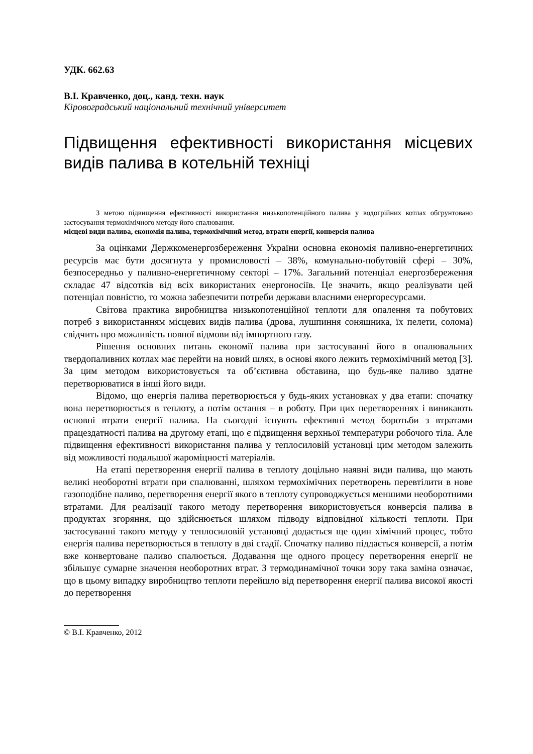УДК. 662.63
В.І. Кравченко, доц., канд. техн. наук
Кіровоградський національний технічний університет
Підвищення ефективності використання місцевих видів палива в котельній техніці
З метою підвищення ефективності використання низькопотенційного палива у водогрійних котлах обгрунтовано застосування термохімічного методу його спалювання.
місцеві види палива, економія палива, термохімічний метод, втрати енергії, конверсія палива
За оцінками Держкоменергозбереження України основна економія паливно-енергетичних ресурсів має бути досягнута у промисловості – 38%, комунально-побутовій сфері – 30%, безпосередньо у паливно-енергетичному секторі – 17%. Загальний потенціал енергозбереження складає 47 відсотків від всіх використаних енергоносіїв. Це значить, якщо реалізувати цей потенціал повністю, то можна забезпечити потреби держави власними енергоресурсами.
Світова практика виробництва низькопотенційної теплоти для опалення та побутових потреб з використанням місцевих видів палива (дрова, лушпиння соняшника, їх пелети, солома) свідчить про можливість повної відмови від імпортного газу.
Рішення основних питань економії палива при застосуванні його в опалювальних твердопаливних котлах має перейти на новий шлях, в основі якого лежить термохімічний метод [3]. За цим методом використовується та об’єктивна обставина, що будь-яке паливо здатне перетворюватися в інші його види.
Відомо, що енергія палива перетворюється у будь-яких установках у два етапи: спочатку вона перетворюється в теплоту, а потім остання – в роботу. При цих перетвореннях і виникають основні втрати енергії палива. На сьогодні існують ефективні метод боротьби з втратами працездатності палива на другому етапі, що є підвищення верхньої температури робочого тіла. Але підвищення ефективності використання палива у теплосиловій установці цим методом залежить від можливості подальшої жароміцності матеріалів.
На етапі перетворення енергії палива в теплоту доцільно наявні види палива, що мають великі необоротні втрати при спалюванні, шляхом термохімічних перетворень перевтілити в нове газоподібне паливо, перетворення енергії якого в теплоту супроводжується меншими необоротними втратами. Для реалізації такого методу перетворення використовується конверсія палива в продуктах згоряння, що здійснюється шляхом підводу відповідної кількості теплоти. При застосуванні такого методу у теплосиловій установці додається ще один хімічний процес, тобто енергія палива перетворюється в теплоту в дві стадії. Спочатку паливо піддається конверсії, а потім вже конвертоване паливо спалюється. Додавання ще одного процесу перетворення енергії не збільшує сумарне значення необоротних втрат. З термодинамічної точки зору така заміна означає, що в цьому випадку виробництво теплоти перейшло від перетворення енергії палива високої якості до перетворення
© В.І. Кравченко, 2012